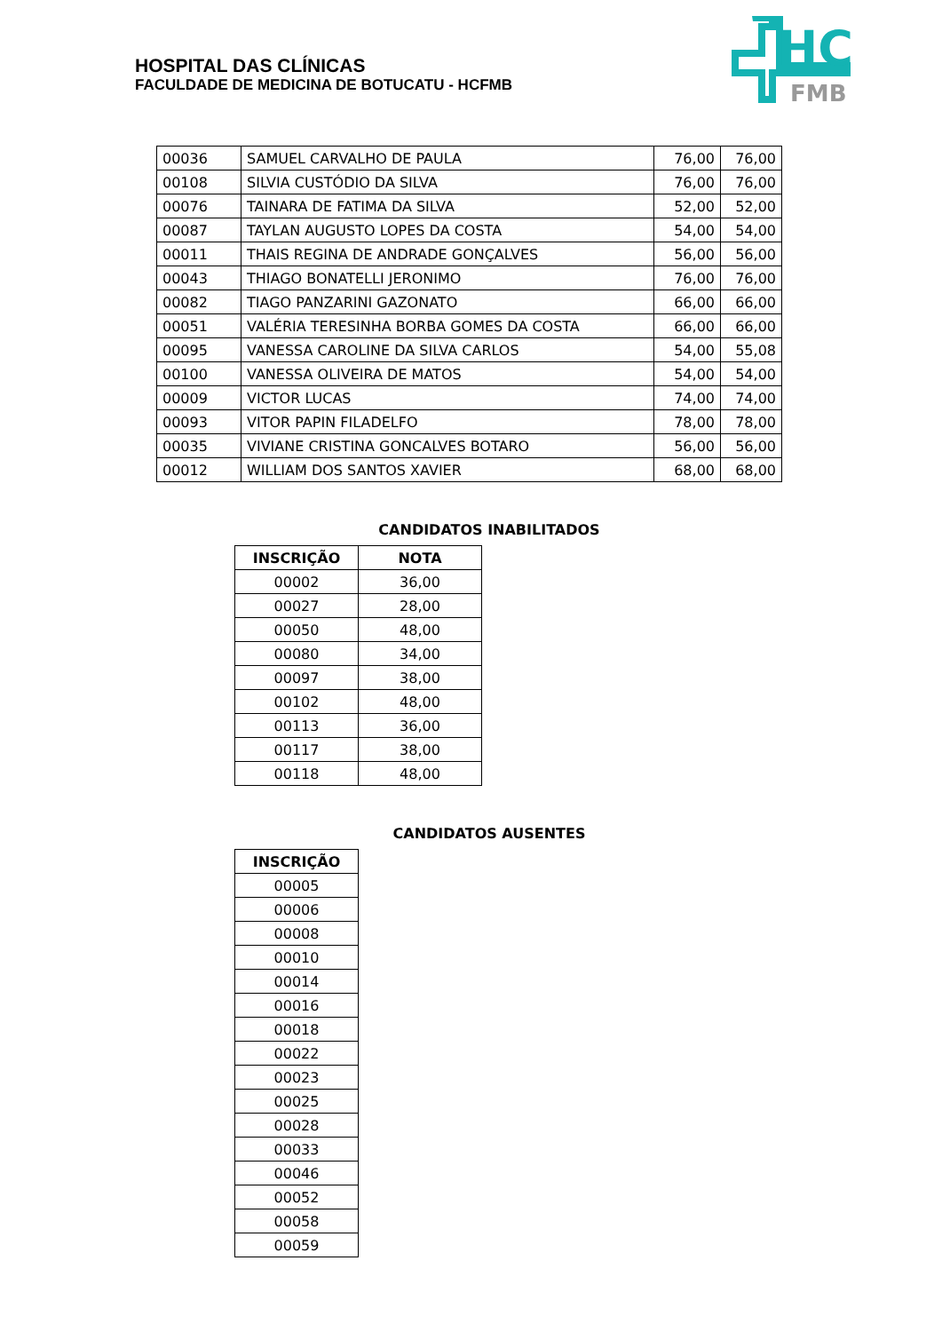HOSPITAL DAS CLÍNICAS
FACULDADE DE MEDICINA DE BOTUCATU - HCFMB
HC
FMB
| 00036 | SAMUEL CARVALHO DE PAULA | 76,00 | 76,00 |
| 00108 | SILVIA CUSTÓDIO DA SILVA | 76,00 | 76,00 |
| 00076 | TAINARA DE FATIMA DA SILVA | 52,00 | 52,00 |
| 00087 | TAYLAN AUGUSTO LOPES DA COSTA | 54,00 | 54,00 |
| 00011 | THAIS REGINA DE ANDRADE GONÇALVES | 56,00 | 56,00 |
| 00043 | THIAGO BONATELLI JERONIMO | 76,00 | 76,00 |
| 00082 | TIAGO PANZARINI GAZONATO | 66,00 | 66,00 |
| 00051 | VALÉRIA TERESINHA BORBA GOMES DA COSTA | 66,00 | 66,00 |
| 00095 | VANESSA CAROLINE DA SILVA CARLOS | 54,00 | 55,08 |
| 00100 | VANESSA OLIVEIRA DE MATOS | 54,00 | 54,00 |
| 00009 | VICTOR LUCAS | 74,00 | 74,00 |
| 00093 | VITOR PAPIN FILADELFO | 78,00 | 78,00 |
| 00035 | VIVIANE CRISTINA GONCALVES BOTARO | 56,00 | 56,00 |
| 00012 | WILLIAM DOS SANTOS XAVIER | 68,00 | 68,00 |
CANDIDATOS INABILITADOS
| INSCRIÇÃO | NOTA |
| --- | --- |
| 00002 | 36,00 |
| 00027 | 28,00 |
| 00050 | 48,00 |
| 00080 | 34,00 |
| 00097 | 38,00 |
| 00102 | 48,00 |
| 00113 | 36,00 |
| 00117 | 38,00 |
| 00118 | 48,00 |
CANDIDATOS AUSENTES
| INSCRIÇÃO |
| --- |
| 00005 |
| 00006 |
| 00008 |
| 00010 |
| 00014 |
| 00016 |
| 00018 |
| 00022 |
| 00023 |
| 00025 |
| 00028 |
| 00033 |
| 00046 |
| 00052 |
| 00058 |
| 00059 |